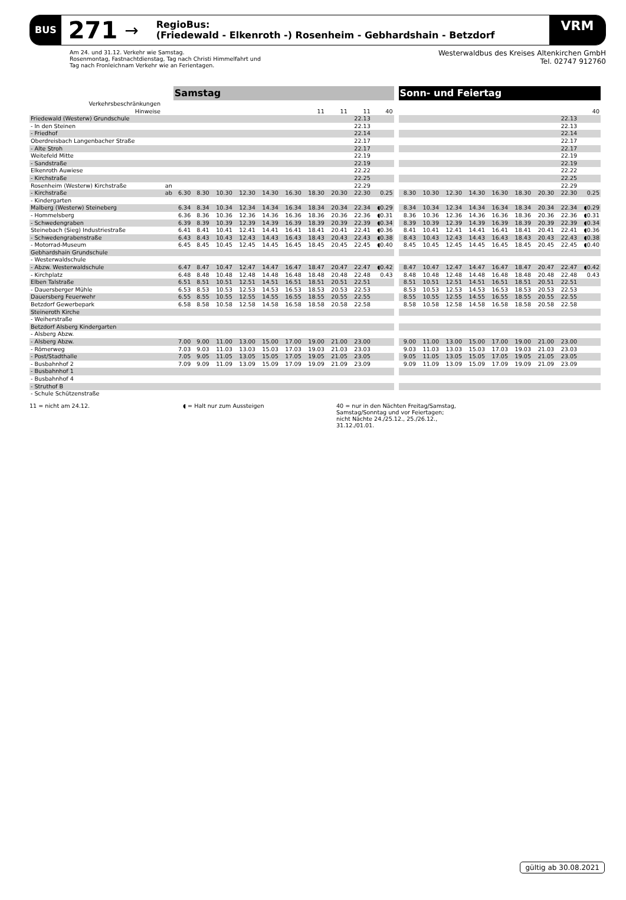BUS 271 →
RegioBus:
(Friedewald - Elkenroth -) Rosenheim - Gebhardshain - Betzdorf
VRM
Am 24. und 31.12. Verkehr wie Samstag.
Rosenmontag, Fastnachtdienstag, Tag nach Christi Himmelfahrt und
Tag nach Fronleichnam Verkehr wie an Ferientagen.
Westerwaldbus des Kreises Altenkirchen GmbH
Tel. 02747 912760
| | | Samstag | | | | | | | | | | | Sonn- und Feiertag | | | | | | | | |
| Verkehrsbeschränkungen | | | | | | | | | | | | | | | | | | | | | |
| Hinweise | | | | | | | | 11 | 11 | 11 | 40 | | | | | | | | | | 40 |
| Friedewald (Westerw) Grundschule | | | | | | | | | | 22.13 | | | | | | | | | | 22.13 | |
| - In den Steinen | | | | | | | | | | 22.13 | | | | | | | | | | 22.13 | |
| - Friedhof | | | | | | | | | | 22.14 | | | | | | | | | | 22.14 | |
| Oberdreisbach Langenbacher Straße | | | | | | | | | | 22.17 | | | | | | | | | | 22.17 | |
| - Alte Stroh | | | | | | | | | | 22.17 | | | | | | | | | | 22.17 | |
| Weitefeld Mitte | | | | | | | | | | 22.19 | | | | | | | | | | 22.19 | |
| - Sandstraße | | | | | | | | | | 22.19 | | | | | | | | | | 22.19 | |
| Elkenroth Auwiese | | | | | | | | | | 22.22 | | | | | | | | | | 22.22 | |
| - Kirchstraße | | | | | | | | | | 22.25 | | | | | | | | | | 22.25 | |
| Rosenheim (Westerw) Kirchstraße | an | | | | | | | | | 22.29 | | | | | | | | | | 22.29 | |
| - Kirchstraße | ab | 6.30 | 8.30 | 10.30 | 12.30 | 14.30 | 16.30 | 18.30 | 20.30 | 22.30 | 0.25 | | 8.30 | 10.30 | 12.30 | 14.30 | 16.30 | 18.30 | 20.30 | 22.30 | 0.25 |
| - Kindergarten | | | | | | | | | | | | | | | | | | | | | |
| Malberg (Westerw) Steineberg | | 6.34 | 8.34 | 10.34 | 12.34 | 14.34 | 16.34 | 18.34 | 20.34 | 22.34 | ◖0.29 | | 8.34 | 10.34 | 12.34 | 14.34 | 16.34 | 18.34 | 20.34 | 22.34 | ◖0.29 |
| - Hommelsberg | | 6.36 | 8.36 | 10.36 | 12.36 | 14.36 | 16.36 | 18.36 | 20.36 | 22.36 | ◖0.31 | | 8.36 | 10.36 | 12.36 | 14.36 | 16.36 | 18.36 | 20.36 | 22.36 | ◖0.31 |
| - Schwedengraben | | 6.39 | 8.39 | 10.39 | 12.39 | 14.39 | 16.39 | 18.39 | 20.39 | 22.39 | ◖0.34 | | 8.39 | 10.39 | 12.39 | 14.39 | 16.39 | 18.39 | 20.39 | 22.39 | ◖0.34 |
| Steinebach (Sieg) Industriestraße | | 6.41 | 8.41 | 10.41 | 12.41 | 14.41 | 16.41 | 18.41 | 20.41 | 22.41 | ◖0.36 | | 8.41 | 10.41 | 12.41 | 14.41 | 16.41 | 18.41 | 20.41 | 22.41 | ◖0.36 |
| - Schwedengrabenstraße | | 6.43 | 8.43 | 10.43 | 12.43 | 14.43 | 16.43 | 18.43 | 20.43 | 22.43 | ◖0.38 | | 8.43 | 10.43 | 12.43 | 14.43 | 16.43 | 18.43 | 20.43 | 22.43 | ◖0.38 |
| - Motorrad-Museum | | 6.45 | 8.45 | 10.45 | 12.45 | 14.45 | 16.45 | 18.45 | 20.45 | 22.45 | ◖0.40 | | 8.45 | 10.45 | 12.45 | 14.45 | 16.45 | 18.45 | 20.45 | 22.45 | ◖0.40 |
| Gebhardshain Grundschule | | | | | | | | | | | | | | | | | | | | | |
| - Westerwaldschule | | | | | | | | | | | | | | | | | | | | | |
| - Abzw. Westerwaldschule | | 6.47 | 8.47 | 10.47 | 12.47 | 14.47 | 16.47 | 18.47 | 20.47 | 22.47 | ◖0.42 | | 8.47 | 10.47 | 12.47 | 14.47 | 16.47 | 18.47 | 20.47 | 22.47 | ◖0.42 |
| - Kirchplatz | | 6.48 | 8.48 | 10.48 | 12.48 | 14.48 | 16.48 | 18.48 | 20.48 | 22.48 | 0.43 | | 8.48 | 10.48 | 12.48 | 14.48 | 16.48 | 18.48 | 20.48 | 22.48 | 0.43 |
| Elben Talstraße | | 6.51 | 8.51 | 10.51 | 12.51 | 14.51 | 16.51 | 18.51 | 20.51 | 22.51 | | | 8.51 | 10.51 | 12.51 | 14.51 | 16.51 | 18.51 | 20.51 | 22.51 | |
| - Dauersberger Mühle | | 6.53 | 8.53 | 10.53 | 12.53 | 14.53 | 16.53 | 18.53 | 20.53 | 22.53 | | | 8.53 | 10.53 | 12.53 | 14.53 | 16.53 | 18.53 | 20.53 | 22.53 | |
| Dauersberg Feuerwehr | | 6.55 | 8.55 | 10.55 | 12.55 | 14.55 | 16.55 | 18.55 | 20.55 | 22.55 | | | 8.55 | 10.55 | 12.55 | 14.55 | 16.55 | 18.55 | 20.55 | 22.55 | |
| Betzdorf Gewerbepark | | 6.58 | 8.58 | 10.58 | 12.58 | 14.58 | 16.58 | 18.58 | 20.58 | 22.58 | | | 8.58 | 10.58 | 12.58 | 14.58 | 16.58 | 18.58 | 20.58 | 22.58 | |
| Steineroth Kirche | | | | | | | | | | | | | | | | | | | | | |
| - Weiherstraße | | | | | | | | | | | | | | | | | | | | | |
| Betzdorf Alsberg Kindergarten | | | | | | | | | | | | | | | | | | | | | |
| - Alsberg Abzw. | | | | | | | | | | | | | | | | | | | | | |
| - Alsberg Abzw. | | 7.00 | 9.00 | 11.00 | 13.00 | 15.00 | 17.00 | 19.00 | 21.00 | 23.00 | | | 9.00 | 11.00 | 13.00 | 15.00 | 17.00 | 19.00 | 21.00 | 23.00 | |
| - Römerweg | | 7.03 | 9.03 | 11.03 | 13.03 | 15.03 | 17.03 | 19.03 | 21.03 | 23.03 | | | 9.03 | 11.03 | 13.03 | 15.03 | 17.03 | 19.03 | 21.03 | 23.03 | |
| - Post/Stadthalle | | 7.05 | 9.05 | 11.05 | 13.05 | 15.05 | 17.05 | 19.05 | 21.05 | 23.05 | | | 9.05 | 11.05 | 13.05 | 15.05 | 17.05 | 19.05 | 21.05 | 23.05 | |
| - Busbahnhof 2 | | 7.09 | 9.09 | 11.09 | 13.09 | 15.09 | 17.09 | 19.09 | 21.09 | 23.09 | | | 9.09 | 11.09 | 13.09 | 15.09 | 17.09 | 19.09 | 21.09 | 23.09 | |
| - Busbahnhof 1 | | | | | | | | | | | | | | | | | | | | | |
| - Busbahnhof 4 | | | | | | | | | | | | | | | | | | | | | |
| - Struthof B | | | | | | | | | | | | | | | | | | | | | |
| - Schule Schützenstraße | | | | | | | | | | | | | | | | | | | | | |
11 = nicht am 24.12. ◖ = Halt nur zum Aussteigen 40 = nur in den Nächten Freitag/Samstag,
Samstag/Sonntag und vor Feiertagen;
nicht Nächte 24./25.12., 25./26.12.,
31.12./01.01.
gültig ab 30.08.2021